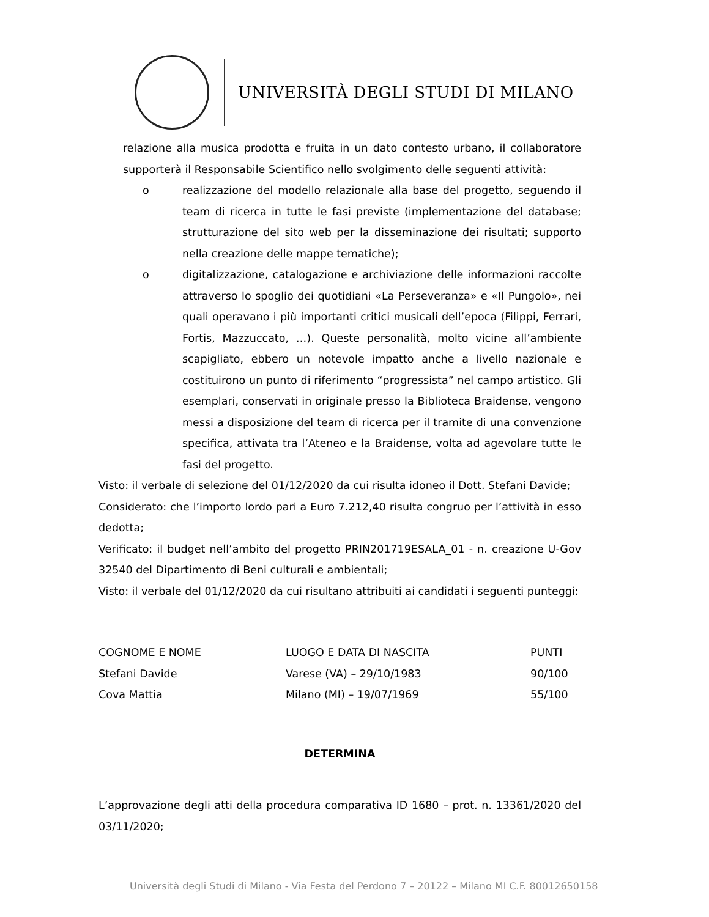UNIVERSITÀ DEGLI STUDI DI MILANO
relazione alla musica prodotta e fruita in un dato contesto urbano, il collaboratore supporterà il Responsabile Scientifico nello svolgimento delle seguenti attività:
o realizzazione del modello relazionale alla base del progetto, seguendo il team di ricerca in tutte le fasi previste (implementazione del database; strutturazione del sito web per la disseminazione dei risultati; supporto nella creazione delle mappe tematiche);
o digitalizzazione, catalogazione e archiviazione delle informazioni raccolte attraverso lo spoglio dei quotidiani «La Perseveranza» e «Il Pungolo», nei quali operavano i più importanti critici musicali dell’epoca (Filippi, Ferrari, Fortis, Mazzuccato, …). Queste personalità, molto vicine all’ambiente scapigliato, ebbero un notevole impatto anche a livello nazionale e costituirono un punto di riferimento “progressista” nel campo artistico. Gli esemplari, conservati in originale presso la Biblioteca Braidense, vengono messi a disposizione del team di ricerca per il tramite di una convenzione specifica, attivata tra l’Ateneo e la Braidense, volta ad agevolare tutte le fasi del progetto.
Visto: il verbale di selezione del 01/12/2020 da cui risulta idoneo il Dott. Stefani Davide;
Considerato: che l’importo lordo pari a Euro 7.212,40 risulta congruo per l’attività in esso dedotta;
Verificato: il budget nell’ambito del progetto PRIN201719ESALA_01 - n. creazione U-Gov 32540 del Dipartimento di Beni culturali e ambientali;
Visto: il verbale del 01/12/2020 da cui risultano attribuiti ai candidati i seguenti punteggi:
| COGNOME E NOME | LUOGO E DATA DI NASCITA | PUNTI |
| Stefani Davide | Varese (VA) – 29/10/1983 | 90/100 |
| Cova Mattia | Milano (MI) – 19/07/1969 | 55/100 |
DETERMINA
L’approvazione degli atti della procedura comparativa ID 1680 – prot. n. 13361/2020 del 03/11/2020;
Università degli Studi di Milano - Via Festa del Perdono 7 – 20122 – Milano MI C.F. 80012650158